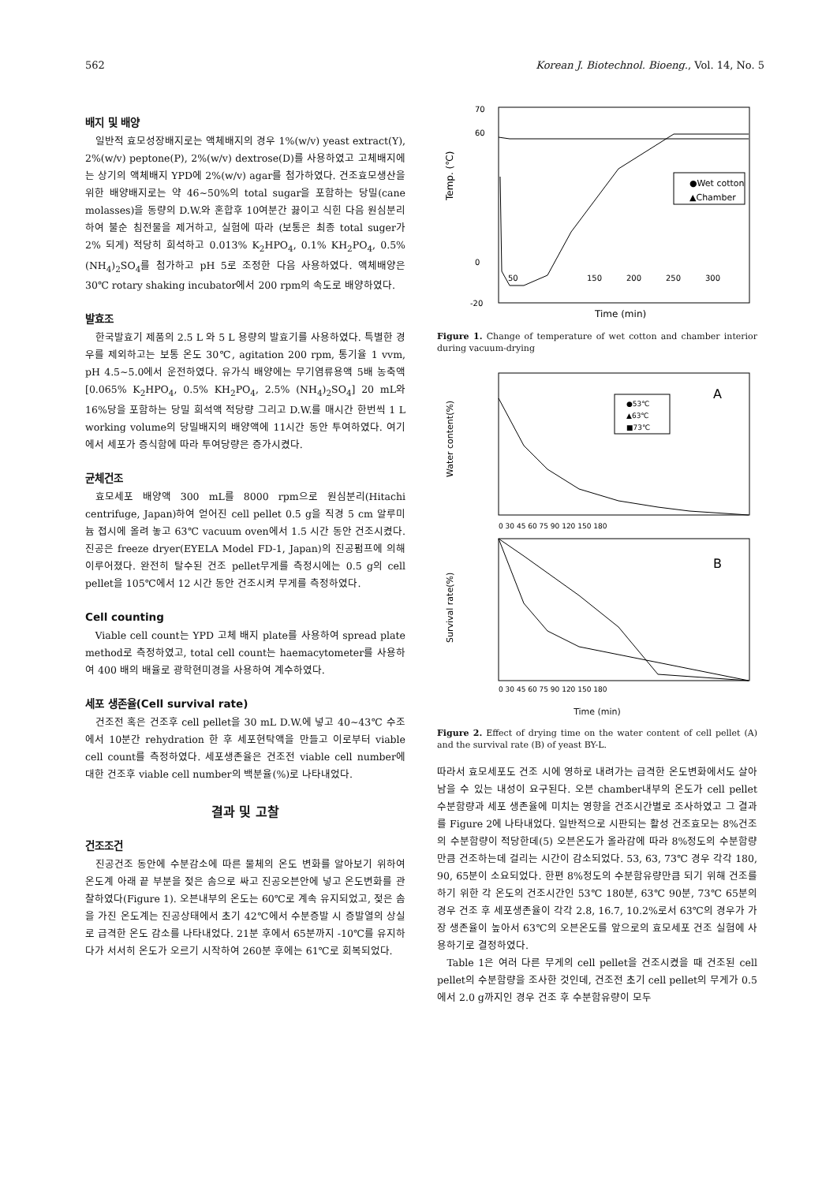562 Korean J. Biotechnol. Bioeng., Vol. 14, No. 5
배지 및 배양
일반적 효모성장배지로는 액체배지의 경우 1%(w/v) yeast extract(Y), 2%(w/v) peptone(P), 2%(w/v) dextrose(D)를 사용하였고 고체배지에는 상기의 액체배지 YPD에 2%(w/v) agar를 첨가하였다. 건조효모생산을 위한 배양배지로는 약 46~50%의 total sugar을 포함하는 당밀(cane molasses)을 동량의 D.W.와 혼합후 10여분간 끓이고 식힌 다음 원심분리하여 불순 침전물을 제거하고, 실험에 따라 (보통은 최종 total suger가 2% 되게) 적당히 희석하고 0.013% K<sub>2</sub>HPO<sub>4</sub>, 0.1% KH<sub>2</sub>PO<sub>4</sub>, 0.5% (NH<sub>4</sub>)<sub>2</sub>SO<sub>4</sub>를 첨가하고 pH 5로 조정한 다음 사용하였다. 액체배양은 30℃ rotary shaking incubator에서 200 rpm의 속도로 배양하였다.
발효조
한국발효기 제품의 2.5 L 와 5 L 용량의 발효기를 사용하였다. 특별한 경우를 제외하고는 보통 온도 30℃, agitation 200 rpm, 통기율 1 vvm, pH 4.5~5.0에서 운전하였다. 유가식 배양에는 무기염류용액 5배 농축액 [0.065% K<sub>2</sub>HPO<sub>4</sub>, 0.5% KH<sub>2</sub>PO<sub>4</sub>, 2.5% (NH<sub>4</sub>)<sub>2</sub>SO<sub>4</sub>] 20 mL와 16%당을 포함하는 당밀 희석액 적당량 그리고 D.W.를 매시간 한번씩 1 L working volume의 당밀배지의 배양액에 11시간 동안 투여하였다. 여기에서 세포가 증식함에 따라 투여당량은 증가시켰다.
균체건조
효모세포 배양액 300 mL를 8000 rpm으로 원심분리(Hitachi centrifuge, Japan)하여 얻어진 cell pellet 0.5 g을 직경 5 cm 알루미늄 접시에 올려 놓고 63℃ vacuum oven에서 1.5 시간 동안 건조시켰다. 진공은 freeze dryer(EYELA Model FD-1, Japan)의 진공펌프에 의해 이루어졌다. 완전히 탈수된 건조 pellet무게를 측정시에는 0.5 g의 cell pellet을 105℃에서 12 시간 동안 건조시켜 무게를 측정하였다.
Cell counting
Viable cell count는 YPD 고체 배지 plate를 사용하여 spread plate method로 측정하였고, total cell count는 haemacytometer를 사용하여 400 배의 배율로 광학현미경을 사용하여 계수하였다.
세포 생존율(Cell survival rate)
건조전 혹은 건조후 cell pellet을 30 mL D.W.에 넣고 40~43℃ 수조에서 10분간 rehydration 한 후 세포현탁액을 만들고 이로부터 viable cell count를 측정하였다. 세포생존율은 건조전 viable cell number에 대한 건조후 viable cell number의 백분율(%)로 나타내었다.
결과 및 고찰
건조조건
진공건조 동안에 수분감소에 따른 물체의 온도 변화를 알아보기 위하여 온도계 아래 끝 부분을 젖은 솜으로 싸고 진공오븐안에 넣고 온도변화를 관찰하였다(Figure 1). 오븐내부의 온도는 60℃로 계속 유지되었고, 젖은 솜을 가진 온도계는 진공상태에서 초기 42℃에서 수분증발 시 증발열의 상실로 급격한 온도 감소를 나타내었다. 21분 후에서 65분까지 -10℃를 유지하다가 서서히 온도가 오르기 시작하여 260분 후에는 61℃로 회복되었다.
Temp. (℃)
70
60
0
-20
50
150
200
250
300
●Wet cotton
▲Chamber
Time (min)
Figure 1. Change of temperature of wet cotton and chamber interior during vacuum-drying
Water content(%)
A
●53℃
▲63℃
■73℃
0 30 45 60 75 90 120 150 180
Survival rate(%)
B
0 30 45 60 75 90 120 150 180
Time (min)
Figure 2. Effect of drying time on the water content of cell pellet (A) and the survival rate (B) of yeast BY-L.
따라서 효모세포도 건조 시에 영하로 내려가는 급격한 온도변화에서도 살아남을 수 있는 내성이 요구된다. 오븐 chamber내부의 온도가 cell pellet 수분함량과 세포 생존율에 미치는 영향을 건조시간별로 조사하였고 그 결과를 Figure 2에 나타내었다. 일반적으로 시판되는 활성 건조효모는 8%건조의 수분함량이 적당한데(5) 오븐온도가 올라감에 따라 8%정도의 수분함량 만큼 건조하는데 걸리는 시간이 감소되었다. 53, 63, 73℃ 경우 각각 180, 90, 65분이 소요되었다. 한편 8%정도의 수분함유량만큼 되기 위해 건조를 하기 위한 각 온도의 건조시간인 53℃ 180분, 63℃ 90분, 73℃ 65분의 경우 건조 후 세포생존율이 각각 2.8, 16.7, 10.2%로서 63℃의 경우가 가장 생존율이 높아서 63℃의 오븐온도를 앞으로의 효모세포 건조 실험에 사용하기로 결정하였다.
Table 1은 여러 다른 무게의 cell pellet을 건조시켰을 때 건조된 cell pellet의 수분함량을 조사한 것인데, 건조전 초기 cell pellet의 무게가 0.5에서 2.0 g까지인 경우 건조 후 수분함유량이 모두